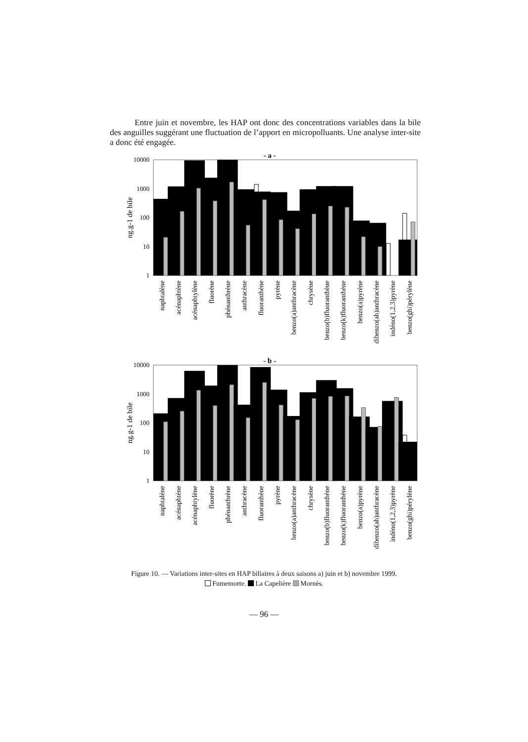Entre juin et novembre, les HAP ont donc des concentrations variables dans la bile des anguilles suggérant une fluctuation de l’apport en micropolluants. Une analyse inter-site a donc été engagée.
- a -
10000
1000
100
10
1
ng.g-1 de bile
naphtalène
acénaphtène
acénaphtylène
fluorène
phénanthrène
anthracène
fluoranthène
pyrène
benzo(a)anthracène
chrysène
benzo(b)fluoranthène
benzo(k)fluoranthène
benzo(a)pyrène
dibenzo(ah)anthracène
indéno(1,2,3)pyrène
benzo(ghi)pérylène
- b -
10000
1000
100
10
1
ng.g-1 de bile
naphtalène
acénaphtène
acénaphtylène
fluorène
phénanthrène
anthracène
fluoranthène
pyrène
benzo(a)anthracène
chrysène
benzo(b)fluoranthène
benzo(k)fluoranthène
benzo(a)pyrène
dibenzo(ah)anthracène
indéno(1,2,3)pyrène
benzo(ghi)pérylène
Figure 10. — Variations inter-sites en HAP biliaires à deux saisons a) juin et b) novembre 1999.
Fumemorte. La Capelière Mornès.
— 96 —